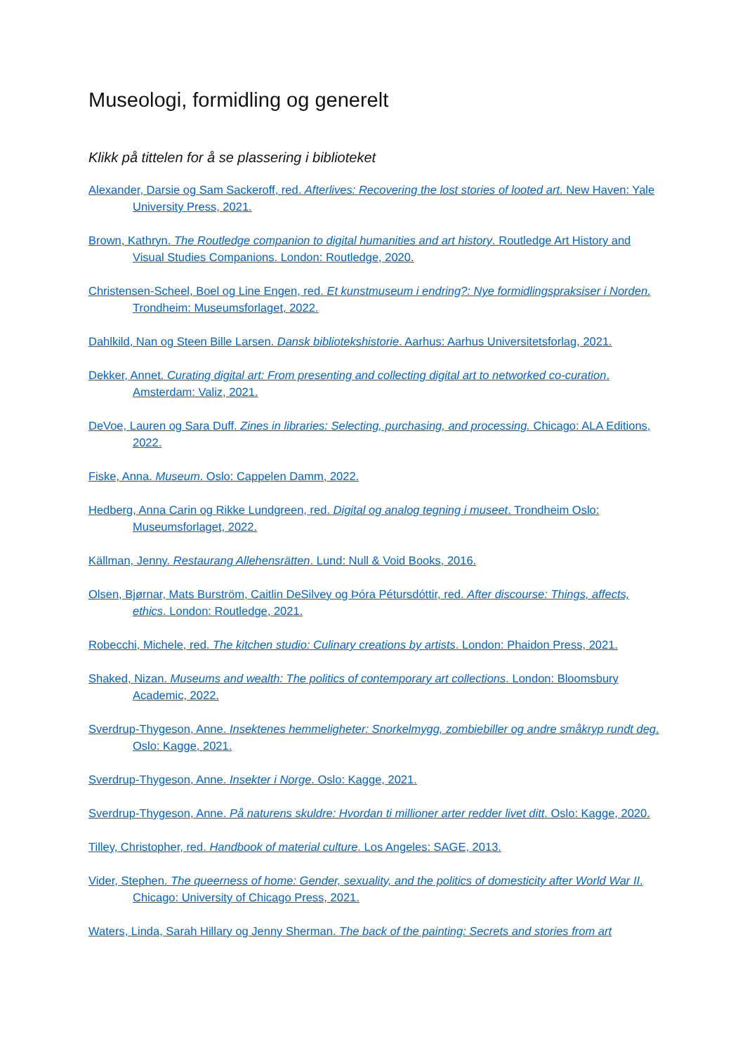Museologi, formidling og generelt
Klikk på tittelen for å se plassering i biblioteket
Alexander, Darsie og Sam Sackeroff, red. Afterlives: Recovering the lost stories of looted art. New Haven: Yale University Press, 2021.
Brown, Kathryn. The Routledge companion to digital humanities and art history. Routledge Art History and Visual Studies Companions. London: Routledge, 2020.
Christensen-Scheel, Boel og Line Engen, red. Et kunstmuseum i endring?: Nye formidlingspraksiser i Norden. Trondheim: Museumsforlaget, 2022.
Dahlkild, Nan og Steen Bille Larsen. Dansk bibliotekshistorie. Aarhus: Aarhus Universitetsforlag, 2021.
Dekker, Annet. Curating digital art: From presenting and collecting digital art to networked co-curation. Amsterdam: Valiz, 2021.
DeVoe, Lauren og Sara Duff. Zines in libraries: Selecting, purchasing, and processing. Chicago: ALA Editions, 2022.
Fiske, Anna. Museum. Oslo: Cappelen Damm, 2022.
Hedberg, Anna Carin og Rikke Lundgreen, red. Digital og analog tegning i museet. Trondheim Oslo: Museumsforlaget, 2022.
Källman, Jenny. Restaurang Allehensrätten. Lund: Null & Void Books, 2016.
Olsen, Bjørnar, Mats Burström, Caitlin DeSilvey og Þóra Pétursdóttir, red. After discourse: Things, affects, ethics. London: Routledge, 2021.
Robecchi, Michele, red. The kitchen studio: Culinary creations by artists. London: Phaidon Press, 2021.
Shaked, Nizan. Museums and wealth: The politics of contemporary art collections. London: Bloomsbury Academic, 2022.
Sverdrup-Thygeson, Anne. Insektenes hemmeligheter: Snorkelmygg, zombiebiller og andre småkryp rundt deg. Oslo: Kagge, 2021.
Sverdrup-Thygeson, Anne. Insekter i Norge. Oslo: Kagge, 2021.
Sverdrup-Thygeson, Anne. På naturens skuldre: Hvordan ti millioner arter redder livet ditt. Oslo: Kagge, 2020.
Tilley, Christopher, red. Handbook of material culture. Los Angeles: SAGE, 2013.
Vider, Stephen. The queerness of home: Gender, sexuality, and the politics of domesticity after World War II. Chicago: University of Chicago Press, 2021.
Waters, Linda, Sarah Hillary og Jenny Sherman. The back of the painting: Secrets and stories from art